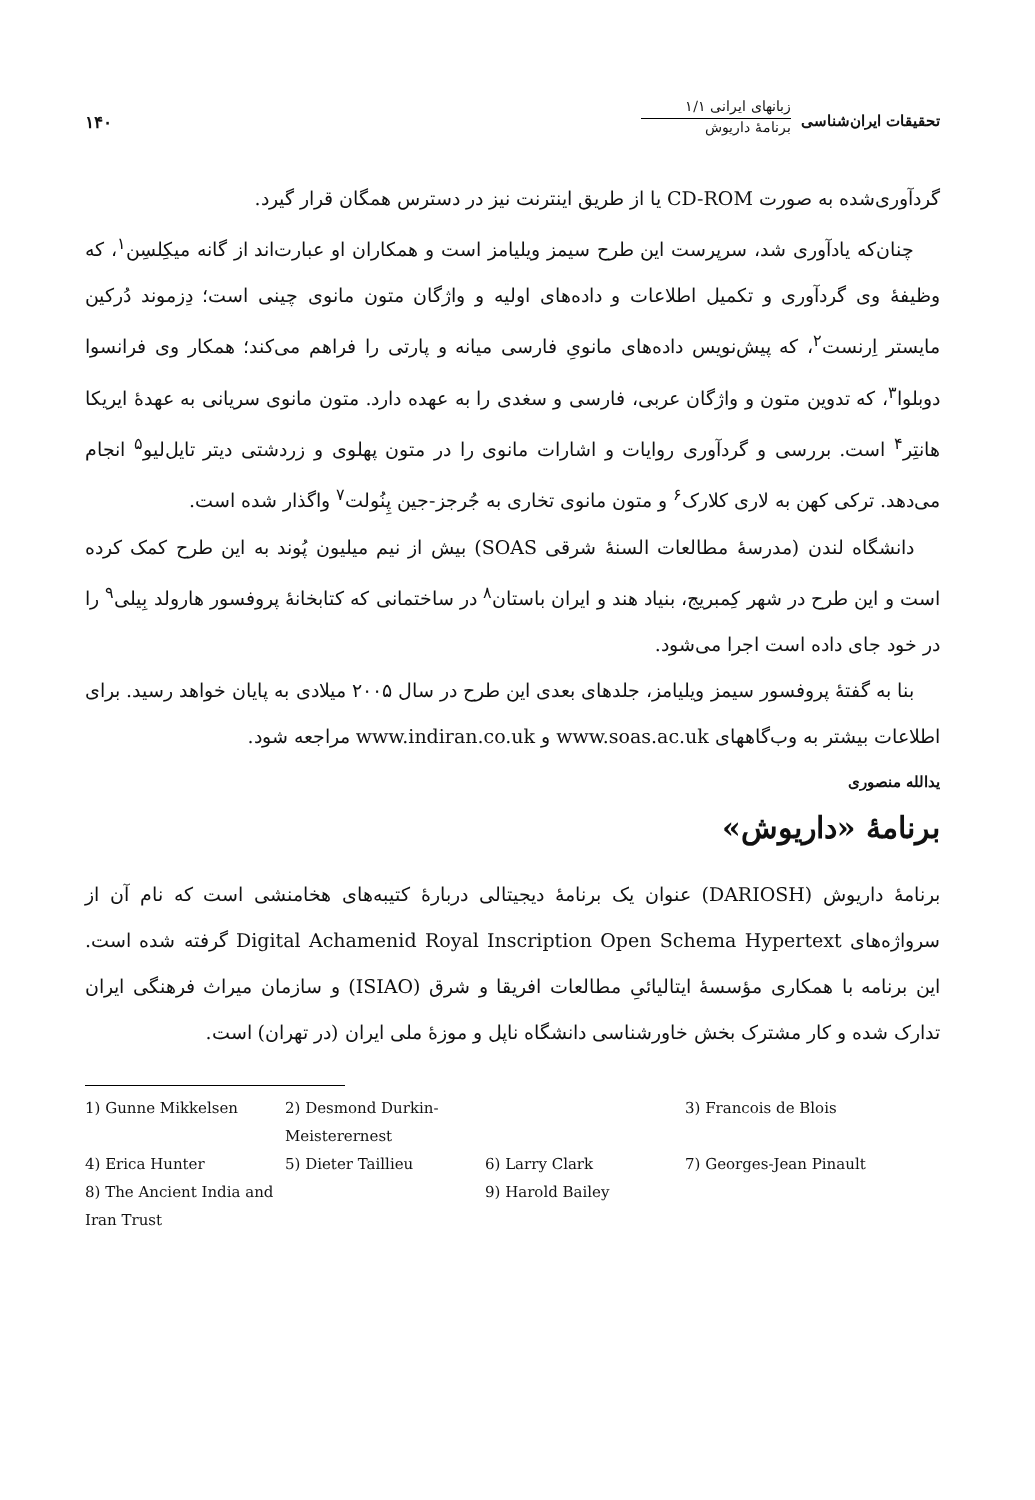تحقیقات ایران‌شناسی
زبانهای ایرانی ۱/۱
برنامهٔ داریوش
۱۴۰
گردآوری‌شده به صورت CD-ROM یا از طریق اینترنت نیز در دسترس همگان قرار گیرد.
چنان‌که یادآوری شد، سرپرست این طرح سیمز ویلیامز است و همکاران او عبارت‌اند از گانه میکِلسِن<sup>۱</sup>، که وظیفهٔ وی گردآوری و تکمیل اطلاعات و داده‌های اولیه و واژگان متون مانوی چینی است؛ دِزموند دُرکین مایستر اِرنست<sup>۲</sup>، که پیش‌نویس داده‌های مانویِ فارسی میانه و پارتی را فراهم می‌کند؛ همکار وی فرانسوا دوبلوا<sup>۳</sup>، که تدوین متون و واژگان عربی، فارسی و سغدی را به عهده دارد. متون مانوی سریانی به عهدهٔ ایریکا هانتِر<sup>۴</sup> است. بررسی و گردآوری روایات و اشارات مانوی را در متون پهلوی و زردشتی دیتر تایل‌لیو<sup>۵</sup> انجام می‌دهد. ترکی کهن به لاری کلارک<sup>۶</sup> و متون مانوی تخاری به جُرجز-جین پِنُولت<sup>۷</sup> واگذار شده است.
دانشگاه لندن (مدرسهٔ مطالعات السنهٔ شرقی SOAS) بیش از نیم میلیون پُوند به این طرح کمک کرده است و این طرح در شهر کِمبریج، بنیاد هند و ایران باستان<sup>۸</sup> در ساختمانی که کتابخانهٔ پروفسور هارولد بِیلی<sup>۹</sup> را در خود جای داده است اجرا می‌شود.
بنا به گفتهٔ پروفسور سیمز ویلیامز، جلدهای بعدی این طرح در سال ۲۰۰۵ میلادی به پایان خواهد رسید. برای اطلاعات بیشتر به وب‌گاههای www.soas.ac.uk و www.indiran.co.uk مراجعه شود.
یدالله منصوری
برنامهٔ «داریوش»
برنامهٔ داریوش (DARIOSH) عنوان یک برنامهٔ دیجیتالی دربارهٔ کتیبه‌های هخامنشی است که نام آن از سرواژه‌های Digital Achamenid Royal Inscription Open Schema Hypertext گرفته شده است. این برنامه با همکاری مؤسسهٔ ایتالیائیِ مطالعات افریقا و شرق (ISIAO) و سازمان میراث فرهنگی ایران تدارک شده و کار مشترک بخش خاورشناسی دانشگاه ناپل و موزهٔ ملی ایران (در تهران) است.
1) Gunne Mikkelsen 2) Desmond Durkin-Meisterernest 3) Francois de Blois 4) Erica Hunter 5) Dieter Taillieu 6) Larry Clark 7) Georges-Jean Pinault 8) The Ancient India and Iran Trust 9) Harold Bailey